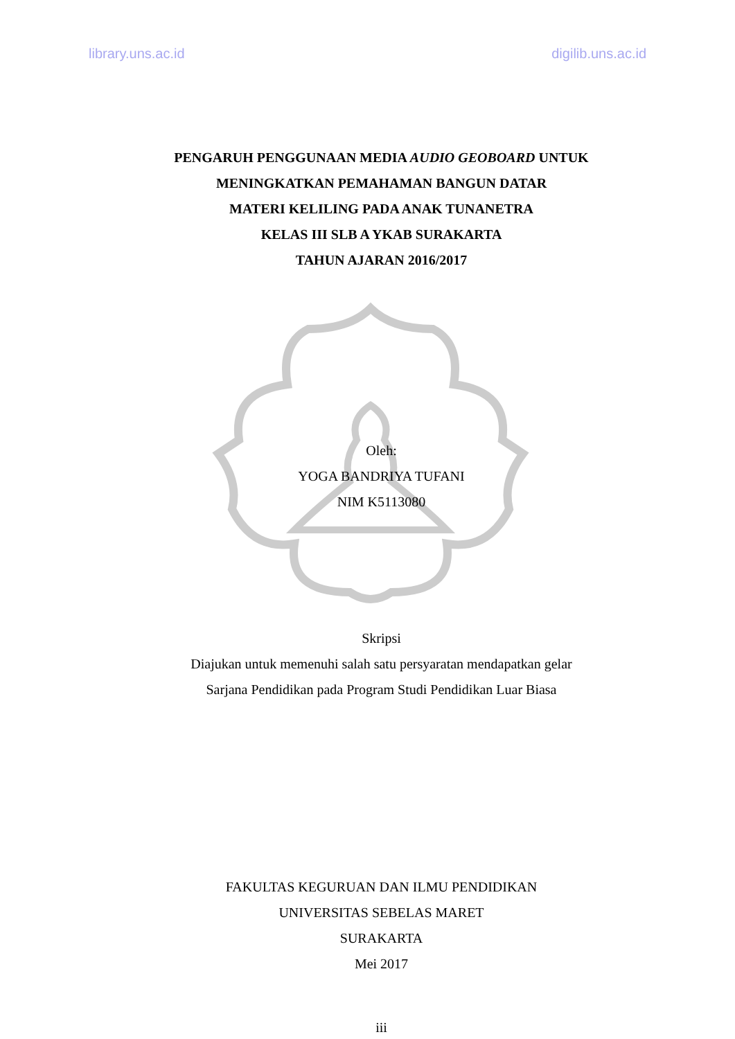library.uns.ac.id digilib.uns.ac.id
PENGARUH PENGGUNAAN MEDIA AUDIO GEOBOARD UNTUK
MENINGKATKAN PEMAHAMAN BANGUN DATAR
MATERI KELILING PADA ANAK TUNANETRA
KELAS III SLB A YKAB SURAKARTA
TAHUN AJARAN 2016/2017
Oleh:
YOGA BANDRIYA TUFANI
NIM K5113080
Skripsi
Diajukan untuk memenuhi salah satu persyaratan mendapatkan gelar
Sarjana Pendidikan pada Program Studi Pendidikan Luar Biasa
FAKULTAS KEGURUAN DAN ILMU PENDIDIKAN
UNIVERSITAS SEBELAS MARET
SURAKARTA
Mei 2017
iii